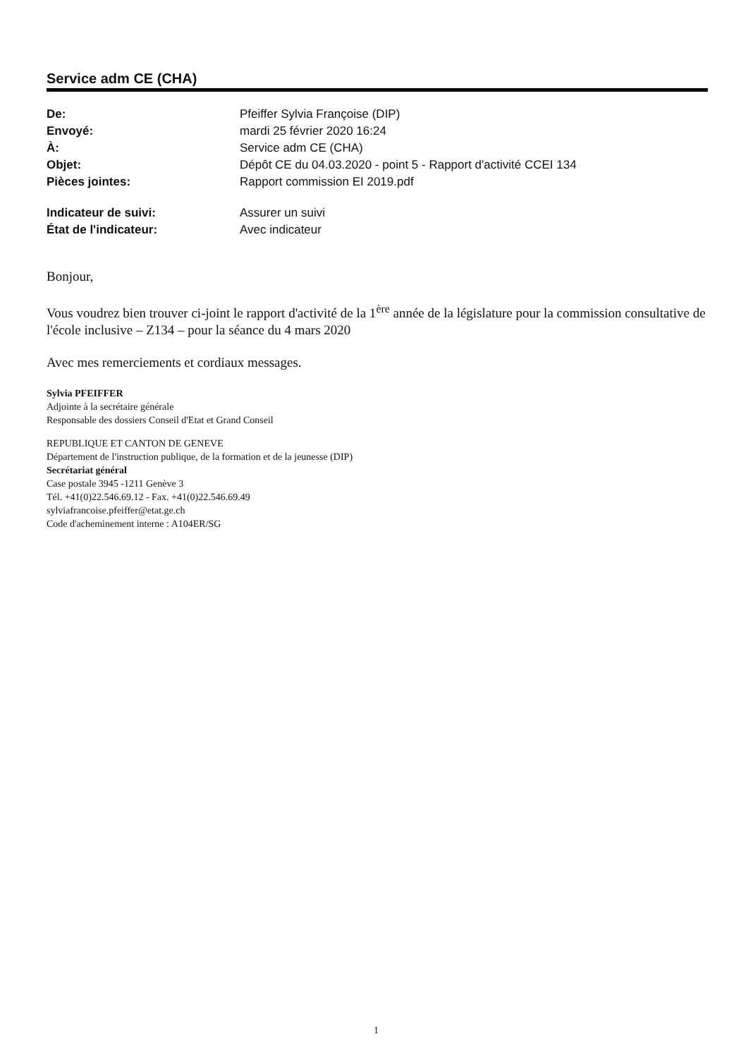Service adm CE (CHA)
| De: | Pfeiffer Sylvia Françoise (DIP) |
| Envoyé: | mardi 25 février 2020 16:24 |
| À: | Service adm CE (CHA) |
| Objet: | Dépôt CE du 04.03.2020 - point 5 - Rapport d'activité CCEI 134 |
| Pièces jointes: | Rapport commission EI 2019.pdf |
| Indicateur de suivi: | Assurer un suivi |
| État de l'indicateur: | Avec indicateur |
Bonjour,
Vous voudrez bien trouver ci-joint le rapport d'activité de la 1<sup>ère</sup> année de la législature pour la commission consultative de l'école inclusive – Z134 – pour la séance du 4 mars 2020
Avec mes remerciements et cordiaux messages.
Sylvia PFEIFFER
Adjointe à la secrétaire générale
Responsable des dossiers Conseil d'Etat et Grand Conseil
REPUBLIQUE ET CANTON DE GENEVE
Département de l'instruction publique, de la formation et de la jeunesse (DIP)
Secrétariat général
Case postale 3945 -1211 Genève 3
Tél. +41(0)22.546.69.12 - Fax. +41(0)22.546.69.49
sylviafrancoise.pfeiffer@etat.ge.ch
Code d'acheminement interne : A104ER/SG
1